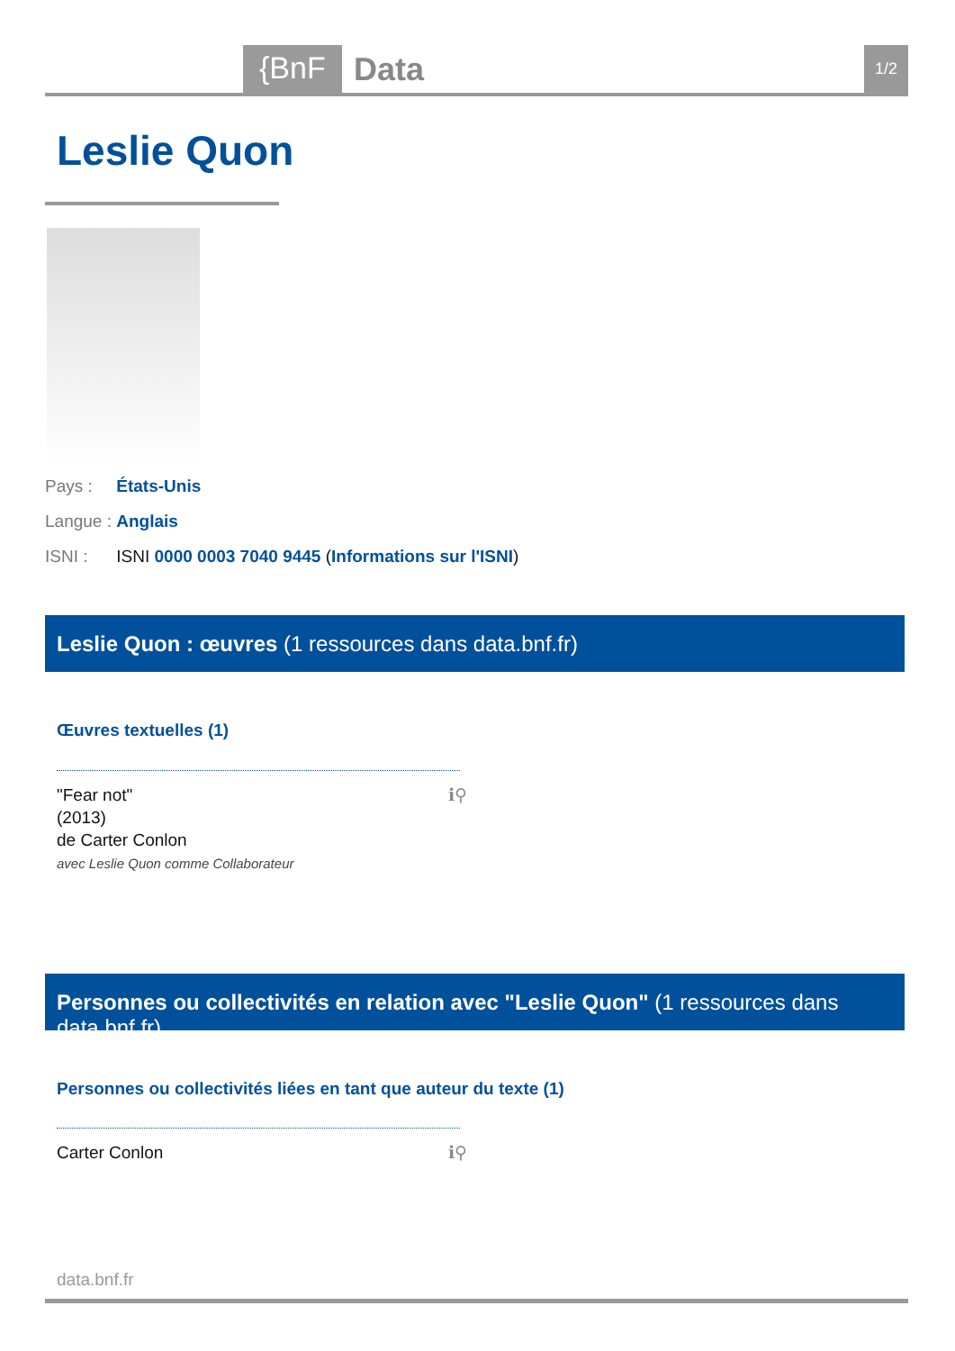{BnF Data 1/2
Leslie Quon
Pays : États-Unis
Langue : Anglais
ISNI : ISNI 0000 0003 7040 9445 (Informations sur l'ISNI)
Leslie Quon : œuvres (1 ressources dans data.bnf.fr)
Œuvres textuelles (1)
"Fear not"
(2013)
de Carter Conlon
avec Leslie Quon comme Collaborateur
ℹ⚲
Personnes ou collectivités en relation avec "Leslie Quon" (1 ressources dans data.bnf.fr)
Personnes ou collectivités liées en tant que auteur du texte (1)
Carter Conlon ℹ⚲
data.bnf.fr